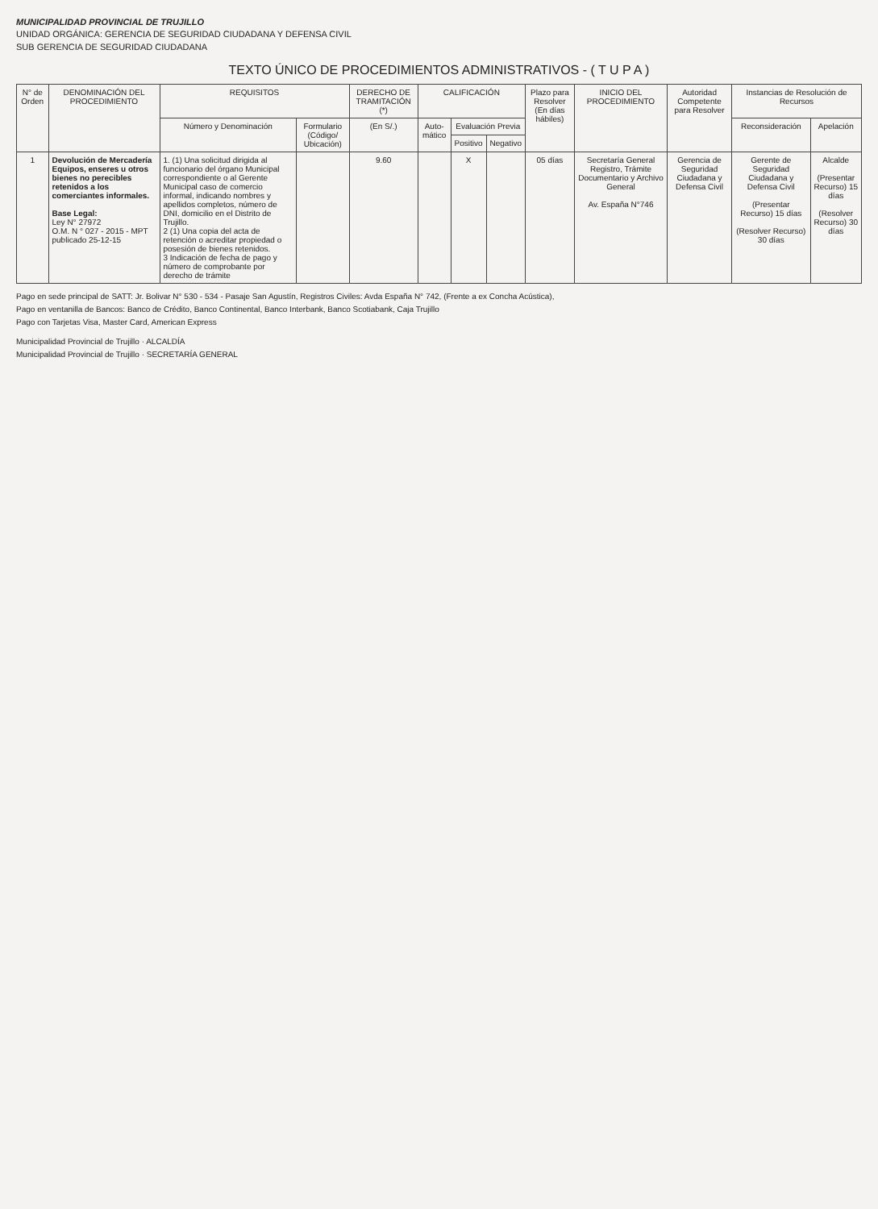MUNICIPALIDAD PROVINCIAL DE TRUJILLO
UNIDAD ORGÁNICA: GERENCIA DE SEGURIDAD CIUDADANA Y DEFENSA CIVIL
SUB GERENCIA DE SEGURIDAD CIUDADANA
TEXTO ÚNICO DE PROCEDIMIENTOS ADMINISTRATIVOS - ( T U P A )
| N° de Orden | DENOMINACIÓN DEL PROCEDIMIENTO | REQUISITOS | | DERECHO DE TRAMITACIÓN (*) | CALIFICACIÓN | | | Plazo para Resolver (En días hábiles) | INICIO DEL PROCEDIMIENTO | Autoridad Competente para Resolver | Instancias de Resolución de Recursos | |
| --- | --- | --- | --- | --- | --- | --- | --- | --- | --- | --- | --- | --- |
| | | Número y Denominación | Formulario (Código/ Ubicación) | (En S/.) | Auto-mático | Evaluación Previa | | | | | Reconsideración | Apelación |
| | | | | | | Positivo | Negativo | | | | | |
| 1 | Devolución de Mercadería Equipos, enseres u otros bienes no perecibles retenidos a los comerciantes informales. Base Legal: Ley N° 27972 O.M. N ° 027 - 2015 - MPT publicado 25-12-15 | 1. (1) Una solicitud dirigida al funcionario del órgano Municipal correspondiente o al Gerente Municipal caso de comercio informal, indicando nombres y apellidos completos, número de DNI, domicilio en el Distrito de Trujillo. 2 (1) Una copia del acta de retención o acreditar propiedad o posesión de bienes retenidos. 3 Indicación de fecha de pago y número de comprobante por derecho de trámite | | 9.60 | | X | | 05 días | Secretaría General Registro, Trámite Documentario y Archivo General Av. España N°746 | Gerencia de Seguridad Ciudadana y Defensa Civil | Gerente de Seguridad Ciudadana y Defensa Civil (Presentar Recurso) 15 días (Resolver Recurso) 30 días | Alcalde (Presentar Recurso) 15 días (Resolver Recurso) 30 días |
Pago en sede principal de SATT: Jr. Bolivar N° 530 - 534 - Pasaje San Agustín, Registros Civiles: Avda España N° 742, (Frente a ex Concha Acústica),
Pago en ventanilla de Bancos: Banco de Crédito, Banco Continental, Banco Interbank, Banco Scotiabank, Caja Trujillo
Pago con Tarjetas Visa, Master Card, American Express
Municipalidad Provincial de Trujillo · ALCALDÍA
Municipalidad Provincial de Trujillo · SECRETARÍA GENERAL